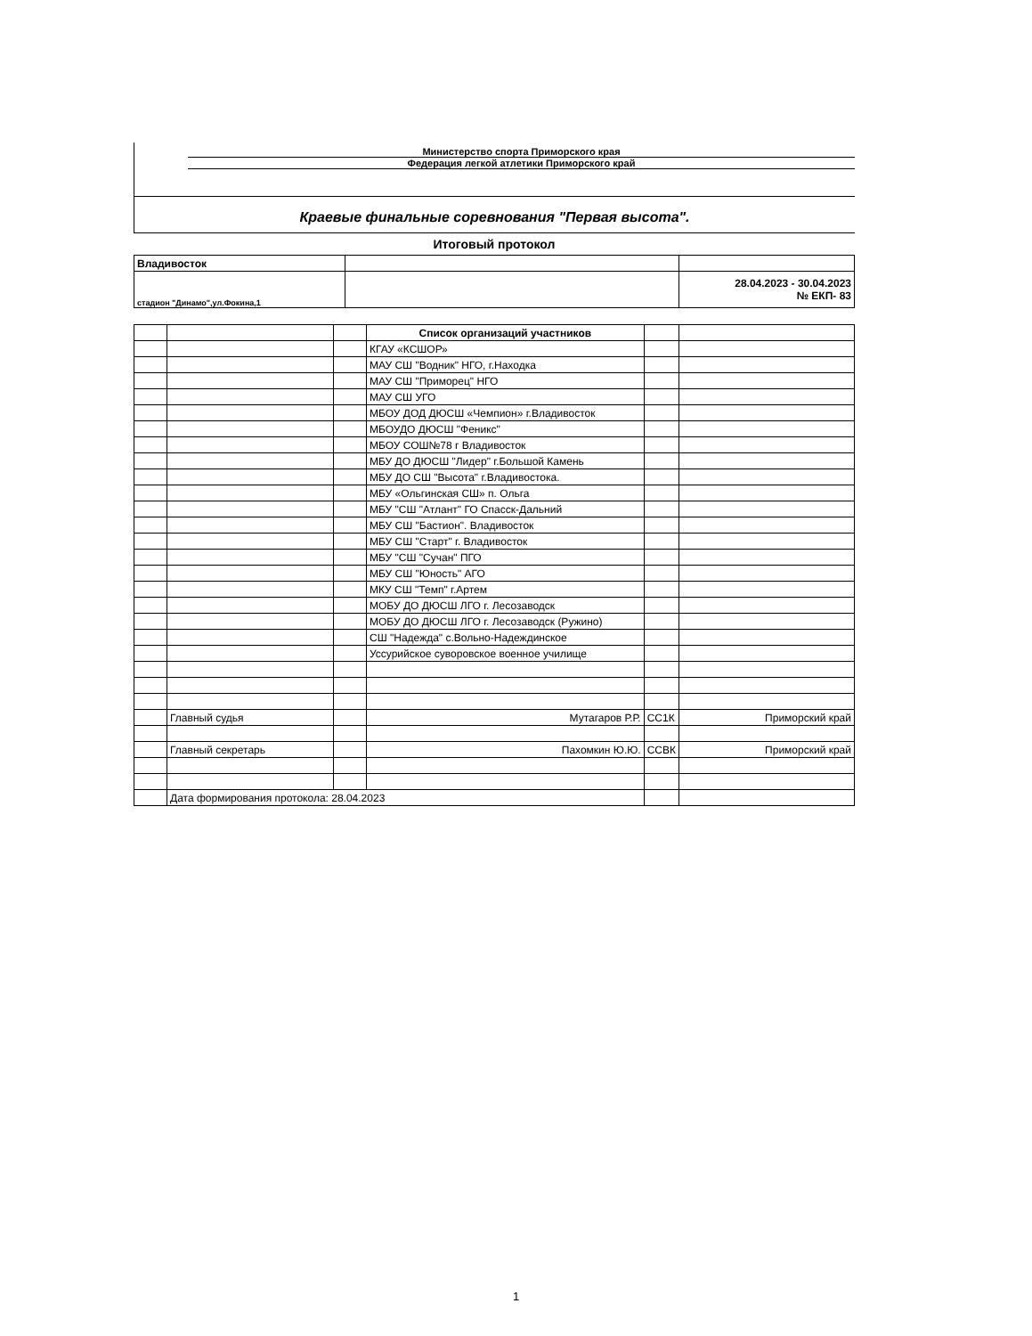Министерство спорта Приморского края
Федерация легкой атлетики Приморского край
Краевые финальные соревнования "Первая высота".
Итоговый протокол
| Владивосток | | |
| стадион "Динамо",ул.Фокина,1 | | 28.04.2023 - 30.04.2023 № ЕКП- 83 |
| | | | Список организаций участников | | |
| | | | КГАУ «КСШОР» | | |
| | | | МАУ СШ "Водник" НГО, г.Находка | | |
| | | | МАУ СШ "Приморец" НГО | | |
| | | | МАУ СШ УГО | | |
| | | | МБОУ ДОД ДЮСШ «Чемпион» г.Владивосток | | |
| | | | МБОУДО ДЮСШ "Феникс" | | |
| | | | МБОУ СОШ№78 г Владивосток | | |
| | | | МБУ ДО ДЮСШ "Лидер" г.Большой Камень | | |
| | | | МБУ ДО СШ "Высота" г.Владивостока. | | |
| | | | МБУ «Ольгинская СШ» п. Ольга | | |
| | | | МБУ "СШ "Атлант" ГО Спасск-Дальний | | |
| | | | МБУ СШ "Бастион". Владивосток | | |
| | | | МБУ СШ "Старт" г. Владивосток | | |
| | | | МБУ "СШ "Сучан" ПГО | | |
| | | | МБУ СШ "Юность" АГО | | |
| | | | МКУ СШ "Темп" г.Артем | | |
| | | | МОБУ ДО ДЮСШ ЛГО г. Лесозаводск | | |
| | | | МОБУ ДО ДЮСШ ЛГО г. Лесозаводск (Ружино) | | |
| | | | СШ "Надежда" с.Вольно-Надеждинское | | |
| | | | Уссурийское суворовское военное училище | | |
| | Главный судья | | Мутагаров Р.Р. | СС1К | Приморский край |
| | Главный секретарь | | Пахомкин Ю.Ю. | ССВК | Приморский край |
| | Дата формирования протокола: 28.04.2023 | | | | |
1